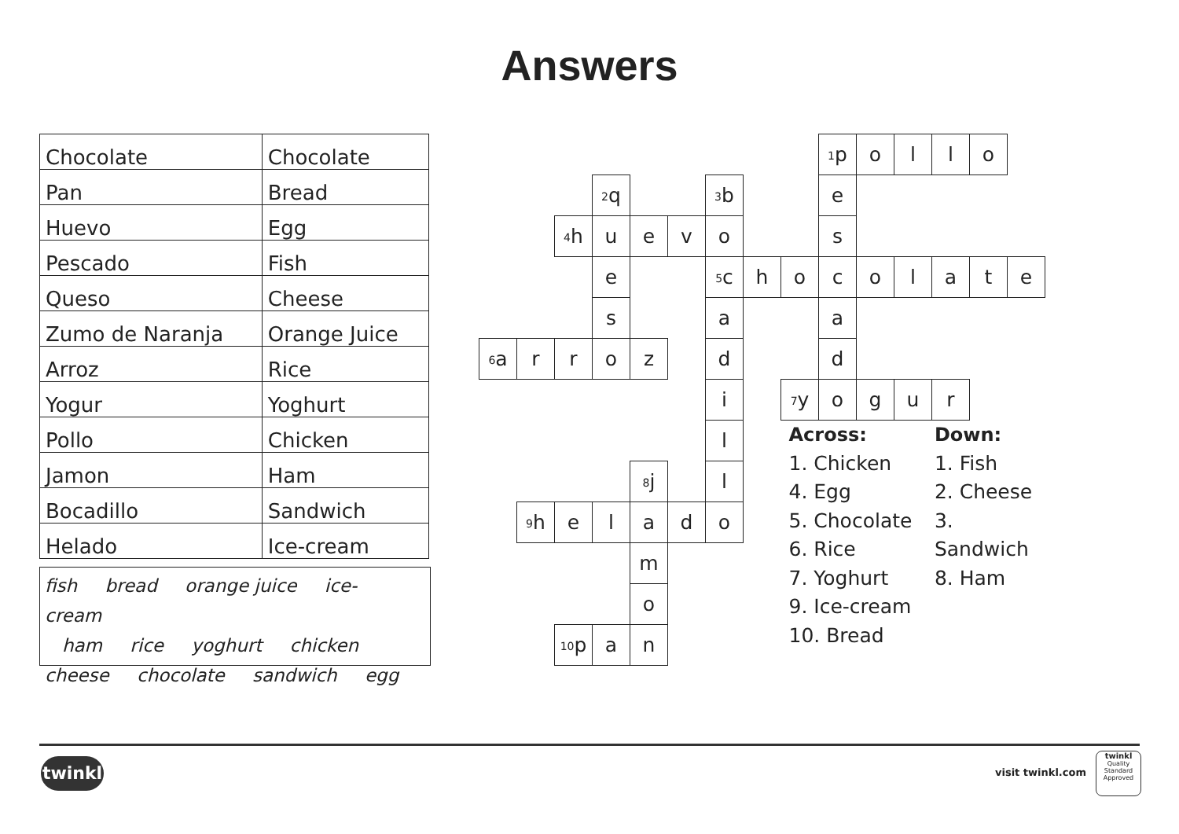Answers
| Chocolate | Chocolate |
| Pan | Bread |
| Huevo | Egg |
| Pescado | Fish |
| Queso | Cheese |
| Zumo de Naranja | Orange Juice |
| Arroz | Rice |
| Yogur | Yoghurt |
| Pollo | Chicken |
| Jamon | Ham |
| Bocadillo | Sandwich |
| Helado | Ice-cream |
fish bread orange juice ice-cream
ham rice yoghurt chicken
cheese chocolate sandwich egg
| | | | | | | | | | <sup>1</sup> p | o | l | l | o | |
| | | | <sup>2</sup> q | | | <sup>3</sup> b | | | e | | | | | |
| | | <sup>4</sup> h | u | e | v | o | | | s | | | | | |
| | | | e | | | <sup>5</sup> c | h | o | c | o | l | a | t | e |
| | | | s | | | a | | | a | | | | | |
| <sup>6</sup> a | r | r | o | z | | d | | | d | | | | | |
| | | | | | | i | | <sup>7</sup> y | o | g | u | r | | |
| | | | | | | l | | Across: 1. Chicken 4. Egg 5. Chocolate 6. Rice 7. Yoghurt 9. Ice-cream 10. Bread Down: 1. Fish 2. Cheese 3. Sandwich 8. Ham | | | | | | |
| | | | | <sup>8</sup> j | | l | | | | | | | | |
| | <sup>9</sup> h | e | l | a | d | o | | | | | | | | |
| | | | | m | | | | | | | | | | |
| | | | | o | | | | | | | | | | |
| | | <sup>10</sup> p | a | n | | | | | | | | | | |
twinkl visit twinkl.com
twinkl
Quality Standard Approved